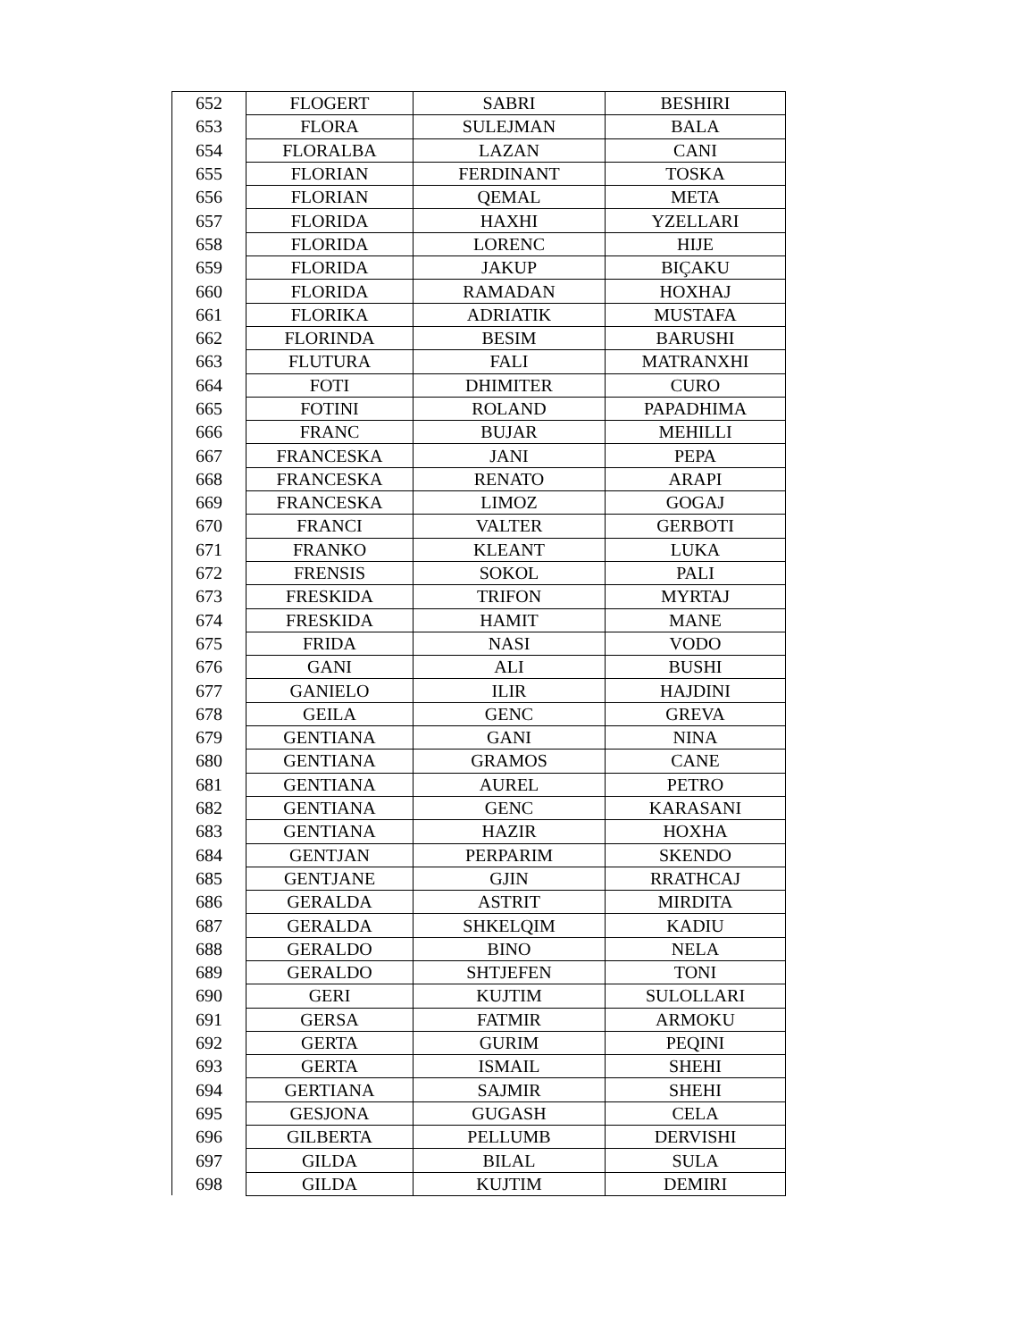| 652 | FLOGERT | SABRI | BESHIRI |
| 653 | FLORA | SULEJMAN | BALA |
| 654 | FLORALBA | LAZAN | CANI |
| 655 | FLORIAN | FERDINANT | TOSKA |
| 656 | FLORIAN | QEMAL | META |
| 657 | FLORIDA | HAXHI | YZELLARI |
| 658 | FLORIDA | LORENC | HIJE |
| 659 | FLORIDA | JAKUP | BIÇAKU |
| 660 | FLORIDA | RAMADAN | HOXHAJ |
| 661 | FLORIKA | ADRIATIK | MUSTAFA |
| 662 | FLORINDA | BESIM | BARUSHI |
| 663 | FLUTURA | FALI | MATRANXHI |
| 664 | FOTI | DHIMITER | CURO |
| 665 | FOTINI | ROLAND | PAPADHIMA |
| 666 | FRANC | BUJAR | MEHILLI |
| 667 | FRANCESKA | JANI | PEPA |
| 668 | FRANCESKA | RENATO | ARAPI |
| 669 | FRANCESKA | LIMOZ | GOGAJ |
| 670 | FRANCI | VALTER | GERBOTI |
| 671 | FRANKO | KLEANT | LUKA |
| 672 | FRENSIS | SOKOL | PALI |
| 673 | FRESKIDA | TRIFON | MYRTAJ |
| 674 | FRESKIDA | HAMIT | MANE |
| 675 | FRIDA | NASI | VODO |
| 676 | GANI | ALI | BUSHI |
| 677 | GANIELO | ILIR | HAJDINI |
| 678 | GEILA | GENC | GREVA |
| 679 | GENTIANA | GANI | NINA |
| 680 | GENTIANA | GRAMOS | CANE |
| 681 | GENTIANA | AUREL | PETRO |
| 682 | GENTIANA | GENC | KARASANI |
| 683 | GENTIANA | HAZIR | HOXHA |
| 684 | GENTJAN | PERPARIM | SKENDO |
| 685 | GENTJANE | GJIN | RRATHCAJ |
| 686 | GERALDA | ASTRIT | MIRDITA |
| 687 | GERALDA | SHKELQIM | KADIU |
| 688 | GERALDO | BINO | NELA |
| 689 | GERALDO | SHTJEFEN | TONI |
| 690 | GERI | KUJTIM | SULOLLARI |
| 691 | GERSA | FATMIR | ARMOKU |
| 692 | GERTA | GURIM | PEQINI |
| 693 | GERTA | ISMAIL | SHEHI |
| 694 | GERTIANA | SAJMIR | SHEHI |
| 695 | GESJONA | GUGASH | CELA |
| 696 | GILBERTA | PELLUMB | DERVISHI |
| 697 | GILDA | BILAL | SULA |
| 698 | GILDA | KUJTIM | DEMIRI |